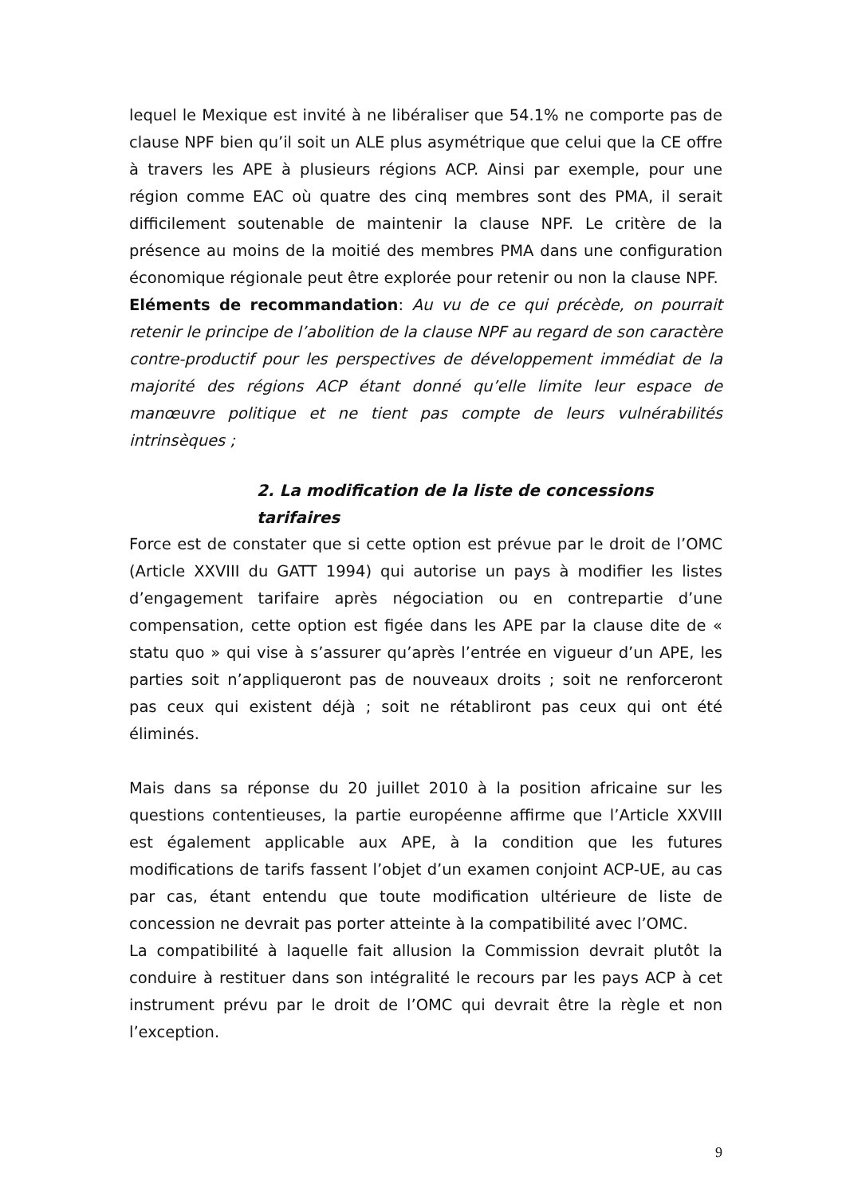lequel le Mexique est invité à ne libéraliser que 54.1% ne comporte pas de clause NPF bien qu’il soit un ALE plus asymétrique que celui que la CE offre à travers les APE à plusieurs régions ACP. Ainsi par exemple, pour une région comme EAC où quatre des cinq membres sont des PMA, il serait difficilement soutenable de maintenir la clause NPF. Le critère de la présence au moins de la moitié des membres PMA dans une configuration économique régionale peut être explorée pour retenir ou non la clause NPF.
Eléments de recommandation: Au vu de ce qui précède, on pourrait retenir le principe de l’abolition de la clause NPF au regard de son caractère contre-productif pour les perspectives de développement immédiat de la majorité des régions ACP étant donné qu’elle limite leur espace de manœuvre politique et ne tient pas compte de leurs vulnérabilités intrinsèques ;
2. La modification de la liste de concessions tarifaires
Force est de constater que si cette option est prévue par le droit de l’OMC (Article XXVIII du GATT 1994) qui autorise un pays à modifier les listes d’engagement tarifaire après négociation ou en contrepartie d’une compensation, cette option est figée dans les APE par la clause dite de « statu quo » qui vise à s’assurer qu’après l’entrée en vigueur d’un APE, les parties soit n’appliqueront pas de nouveaux droits ; soit ne renforceront pas ceux qui existent déjà ; soit ne rétabliront pas ceux qui ont été éliminés.
Mais dans sa réponse du 20 juillet 2010 à la position africaine sur les questions contentieuses, la partie européenne affirme que l’Article XXVIII est également applicable aux APE, à la condition que les futures modifications de tarifs fassent l’objet d’un examen conjoint ACP-UE, au cas par cas, étant entendu que toute modification ultérieure de liste de concession ne devrait pas porter atteinte à la compatibilité avec l’OMC.
La compatibilité à laquelle fait allusion la Commission devrait plutôt la conduire à restituer dans son intégralité le recours par les pays ACP à cet instrument prévu par le droit de l’OMC qui devrait être la règle et non l’exception.
9